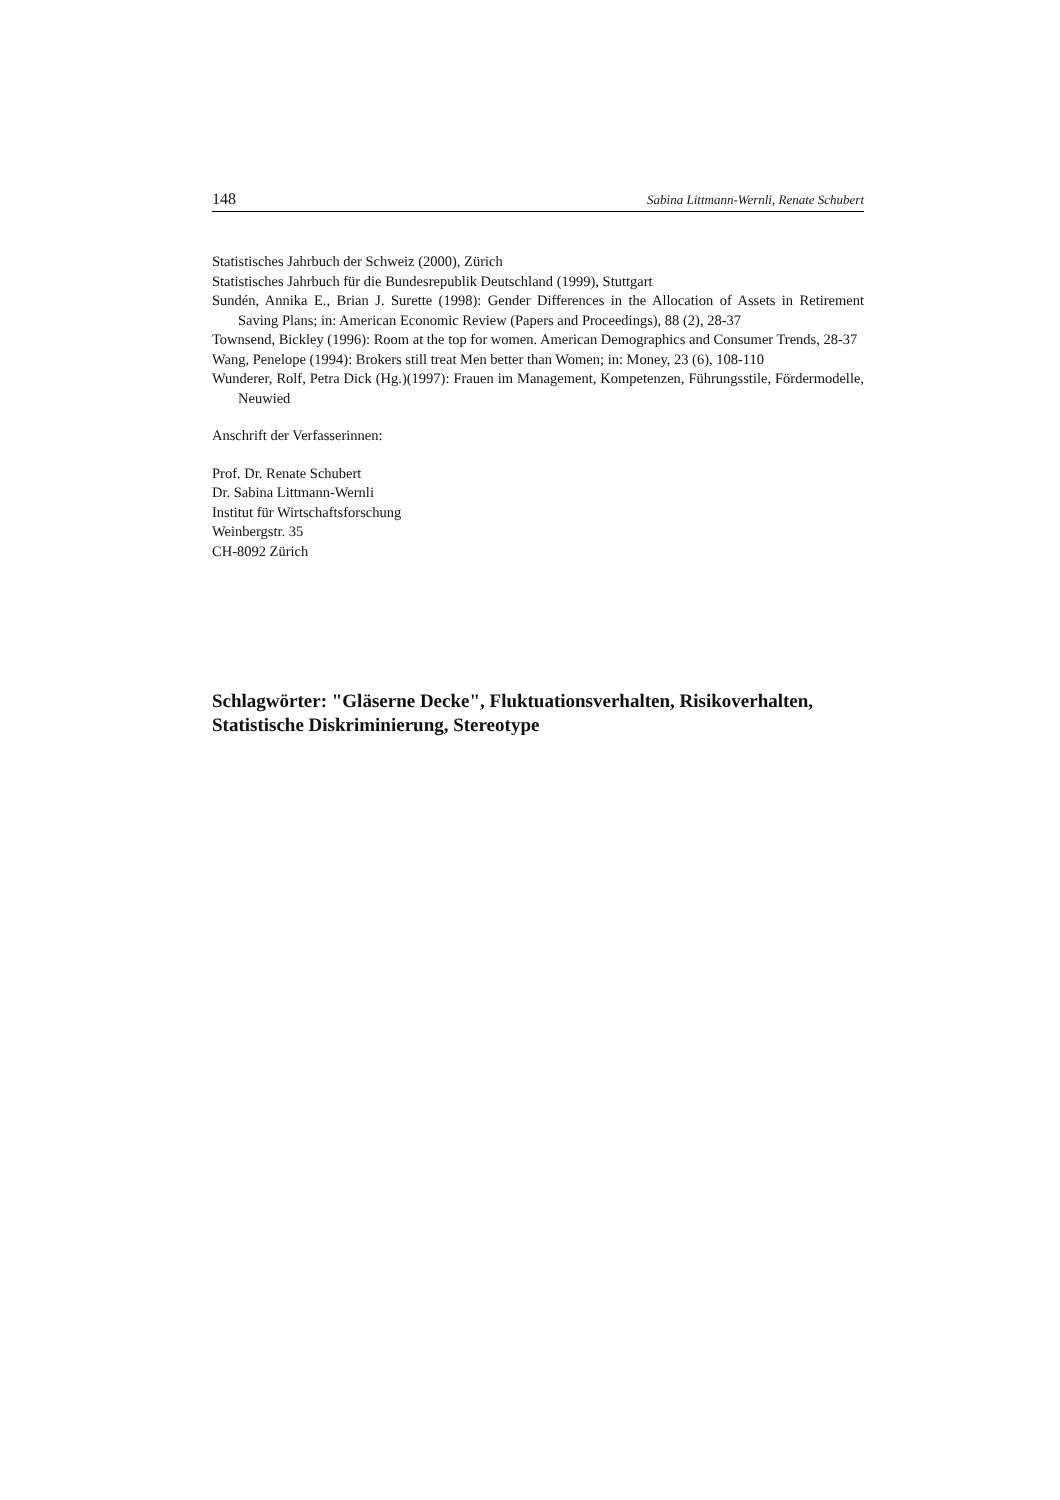148 Sabina Littmann-Wernli, Renate Schubert
Statistisches Jahrbuch der Schweiz (2000), Zürich
Statistisches Jahrbuch für die Bundesrepublik Deutschland (1999), Stuttgart
Sundén, Annika E., Brian J. Surette (1998): Gender Differences in the Allocation of Assets in Retirement Saving Plans; in: American Economic Review (Papers and Proceedings), 88 (2), 28-37
Townsend, Bickley (1996): Room at the top for women. American Demographics and Consumer Trends, 28-37
Wang, Penelope (1994): Brokers still treat Men better than Women; in: Money, 23 (6), 108-110
Wunderer, Rolf, Petra Dick (Hg.)(1997): Frauen im Management, Kompetenzen, Führungsstile, Fördermodelle, Neuwied
Anschrift der Verfasserinnen:
Prof. Dr. Renate Schubert
Dr. Sabina Littmann-Wernli
Institut für Wirtschaftsforschung
Weinbergstr. 35
CH-8092 Zürich
Schlagwörter: "Gläserne Decke", Fluktuationsverhalten, Risikoverhalten, Statistische Diskriminierung, Stereotype